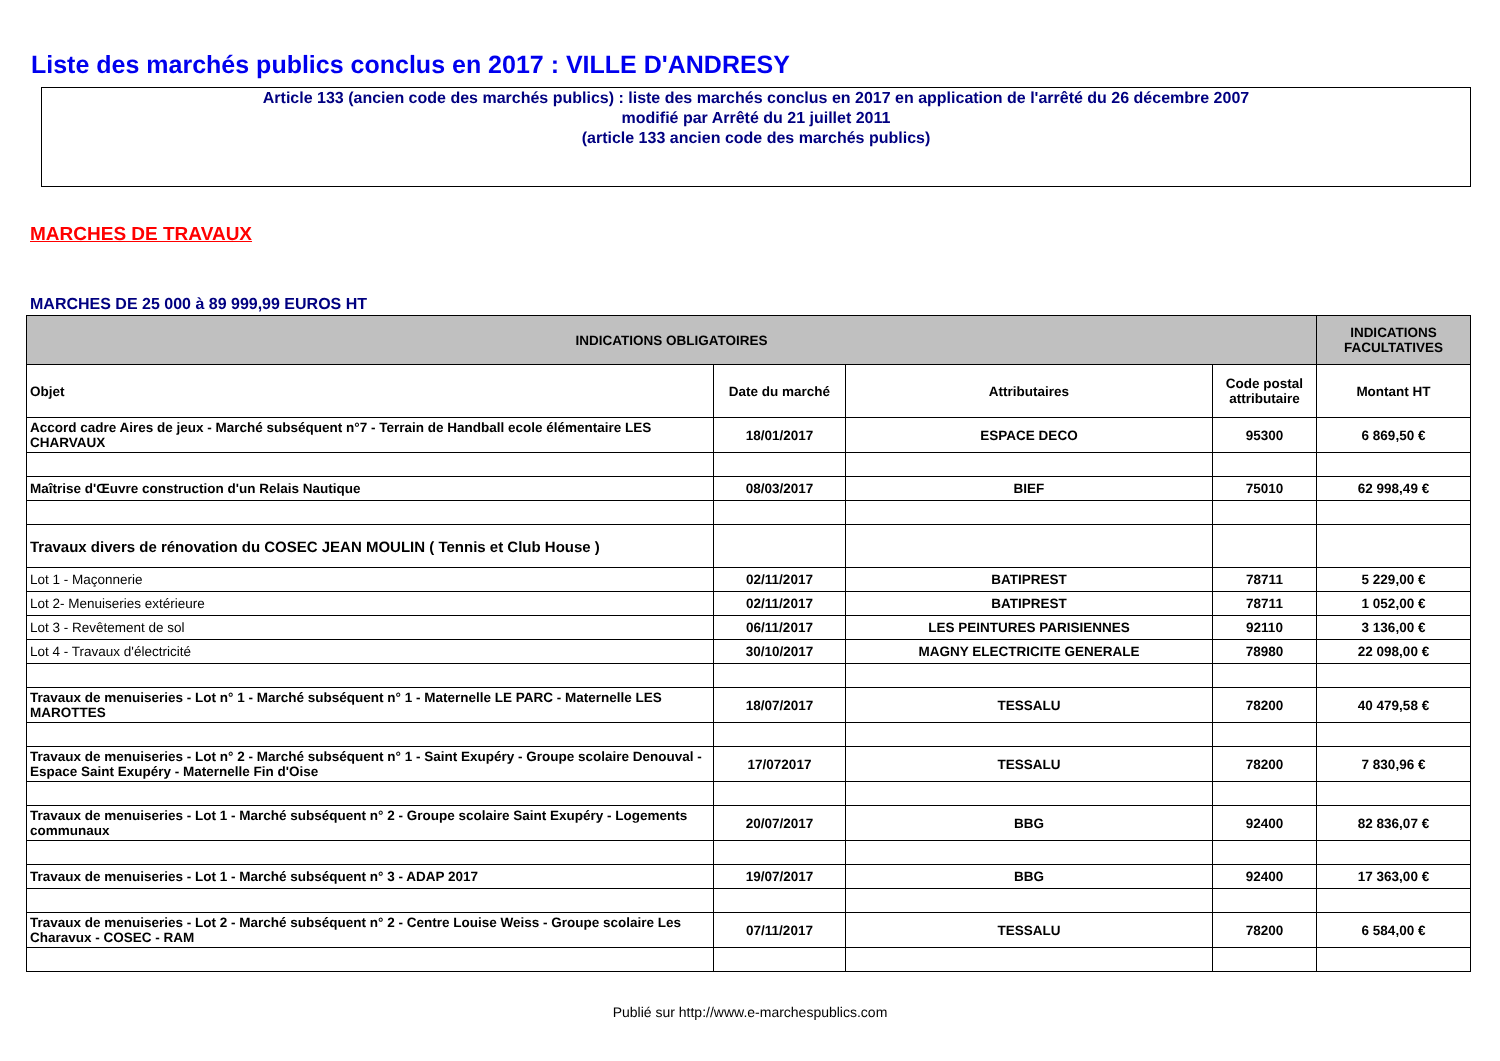Liste des marchés publics conclus en 2017 : VILLE D'ANDRESY
Article 133 (ancien code des marchés publics) : liste des marchés conclus en 2017 en application de l'arrêté du 26 décembre 2007
modifié par Arrêté du 21 juillet 2011
(article 133 ancien code des marchés publics)
MARCHES DE TRAVAUX
MARCHES DE 25 000 à 89 999,99 EUROS HT
| INDICATIONS OBLIGATOIRES | | | | INDICATIONS FACULTATIVES |
| --- | --- | --- | --- | --- |
| Objet | Date du marché | Attributaires | Code postal attributaire | Montant HT |
| Accord cadre Aires de jeux - Marché subséquent n°7 - Terrain de Handball ecole élémentaire LES CHARVAUX | 18/01/2017 | ESPACE DECO | 95300 | 6 869,50 € |
| Maîtrise d'Œuvre construction d'un Relais Nautique | 08/03/2017 | BIEF | 75010 | 62 998,49 € |
| Travaux divers de rénovation du COSEC JEAN MOULIN ( Tennis et Club House ) | | | | |
| Lot 1 - Maçonnerie | 02/11/2017 | BATIPREST | 78711 | 5 229,00 € |
| Lot 2- Menuiseries extérieure | 02/11/2017 | BATIPREST | 78711 | 1 052,00 € |
| Lot 3 - Revêtement de sol | 06/11/2017 | LES PEINTURES PARISIENNES | 92110 | 3 136,00 € |
| Lot 4 - Travaux d'électricité | 30/10/2017 | MAGNY ELECTRICITE GENERALE | 78980 | 22 098,00 € |
| Travaux de menuiseries - Lot n° 1 - Marché subséquent n° 1 - Maternelle LE PARC - Maternelle LES MAROTTES | 18/07/2017 | TESSALU | 78200 | 40 479,58 € |
| Travaux de menuiseries - Lot n° 2 - Marché subséquent n° 1 - Saint Exupéry - Groupe scolaire Denouval - Espace Saint Exupéry - Maternelle Fin d'Oise | 17/072017 | TESSALU | 78200 | 7 830,96 € |
| Travaux de menuiseries - Lot 1 - Marché subséquent n° 2 - Groupe scolaire Saint Exupéry - Logements communaux | 20/07/2017 | BBG | 92400 | 82 836,07 € |
| Travaux de menuiseries - Lot 1 - Marché subséquent n° 3 - ADAP 2017 | 19/07/2017 | BBG | 92400 | 17 363,00 € |
| Travaux de menuiseries - Lot 2 - Marché subséquent n° 2 - Centre Louise Weiss - Groupe scolaire Les Charavux - COSEC - RAM | 07/11/2017 | TESSALU | 78200 | 6 584,00 € |
Publié sur http://www.e-marchespublics.com